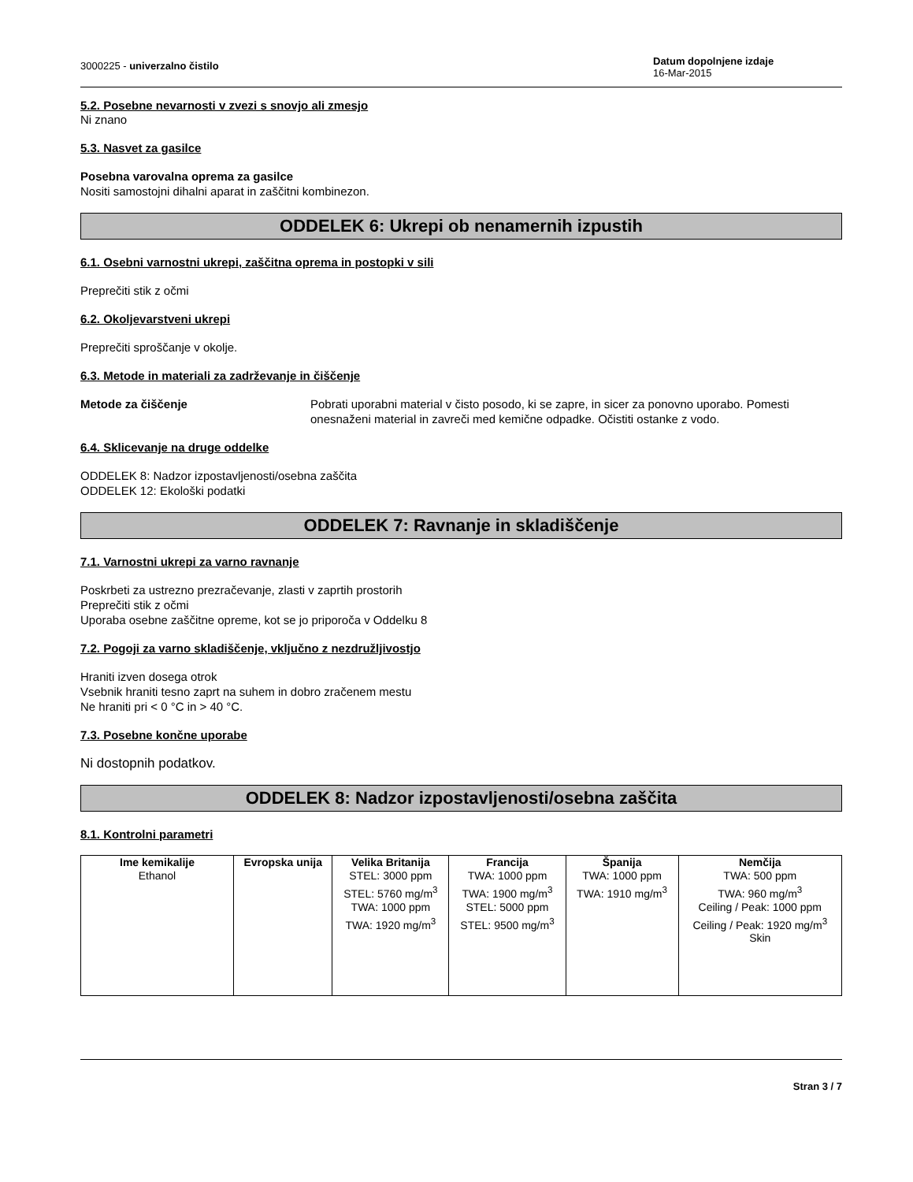3000225 - univerzalno čistilo
Datum dopolnjene izdaje
16-Mar-2015
5.2. Posebne nevarnosti v zvezi s snovjo ali zmesjo
Ni znano
5.3. Nasvet za gasilce
Posebna varovalna oprema za gasilce
Nositi samostojni dihalni aparat in zaščitni kombinezon.
ODDELEK 6: Ukrepi ob nenamernih izpustih
6.1. Osebni varnostni ukrepi, zaščitna oprema in postopki v sili
Preprečiti stik z očmi
6.2. Okoljevarstveni ukrepi
Preprečiti sproščanje v okolje.
6.3. Metode in materiali za zadrževanje in čiščenje
Metode za čiščenje Pobrati uporabni material v čisto posodo, ki se zapre, in sicer za ponovno uporabo. Pomesti onesnaženi material in zavreči med kemične odpadke. Očistiti ostanke z vodo.
6.4. Sklicevanje na druge oddelke
ODDELEK 8: Nadzor izpostavljenosti/osebna zaščita
ODDELEK 12: Ekološki podatki
ODDELEK 7: Ravnanje in skladiščenje
7.1. Varnostni ukrepi za varno ravnanje
Poskrbeti za ustrezno prezračevanje, zlasti v zaprtih prostorih
Preprečiti stik z očmi
Uporaba osebne zaščitne opreme, kot se jo priporoča v Oddelku 8
7.2. Pogoji za varno skladiščenje, vključno z nezdružljivostjo
Hraniti izven dosega otrok
Vsebnik hraniti tesno zaprt na suhem in dobro zračenem mestu
Ne hraniti pri < 0 °C in > 40 °C.
7.3. Posebne končne uporabe
Ni dostopnih podatkov.
ODDELEK 8: Nadzor izpostavljenosti/osebna zaščita
8.1. Kontrolni parametri
| Ime kemikalije | Evropska unija | Velika Britanija | Francija | Španija | Nemčija |
| --- | --- | --- | --- | --- | --- |
| Ethanol | | STEL: 3000 ppm STEL: 5760 mg/m<sup>3</sup> TWA: 1000 ppm TWA: 1920 mg/m<sup>3</sup> | TWA: 1000 ppm TWA: 1900 mg/m<sup>3</sup> STEL: 5000 ppm STEL: 9500 mg/m<sup>3</sup> | TWA: 1000 ppm TWA: 1910 mg/m<sup>3</sup> | TWA: 500 ppm TWA: 960 mg/m<sup>3</sup> Ceiling / Peak: 1000 ppm Ceiling / Peak: 1920 mg/m<sup>3</sup> Skin |
Stran 3 / 7